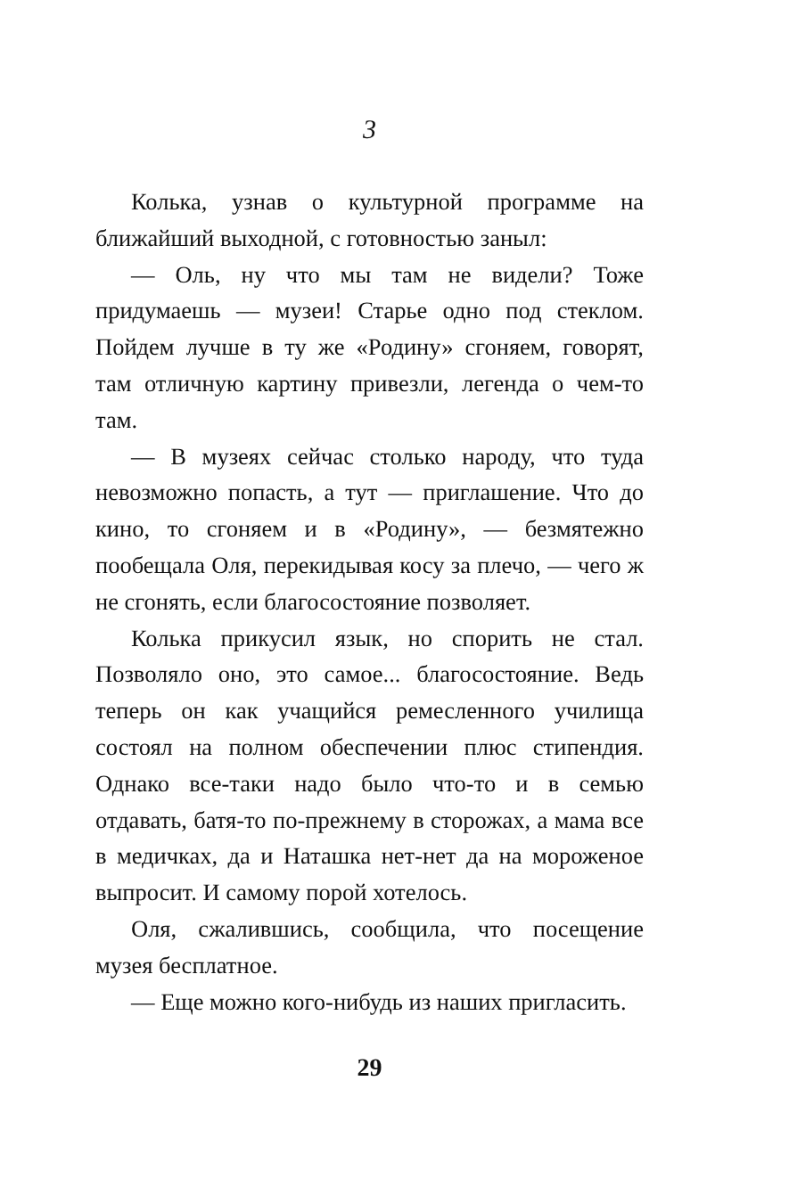3
Колька, узнав о культурной программе на ближайший выходной, с готовностью заныл:
— Оль, ну что мы там не видели? Тоже придумаешь — музеи! Старье одно под стеклом. Пойдем лучше в ту же «Родину» сгоняем, говорят, там отличную картину привезли, легенда о чем-то там.
— В музеях сейчас столько народу, что туда невозможно попасть, а тут — приглашение. Что до кино, то сгоняем и в «Родину», — безмятежно пообещала Оля, перекидывая косу за плечо, — чего ж не сгонять, если благосостояние позволяет.
Колька прикусил язык, но спорить не стал. Позволяло оно, это самое... благосостояние. Ведь теперь он как учащийся ремесленного училища состоял на полном обеспечении плюс стипендия. Однако все-таки надо было что-то и в семью отдавать, батя-то по-прежнему в сторожах, а мама все в медичках, да и Наташка нет-нет да на мороженое выпросит. И самому порой хотелось.
Оля, сжалившись, сообщила, что посещение музея бесплатное.
— Еще можно кого-нибудь из наших пригласить.
29